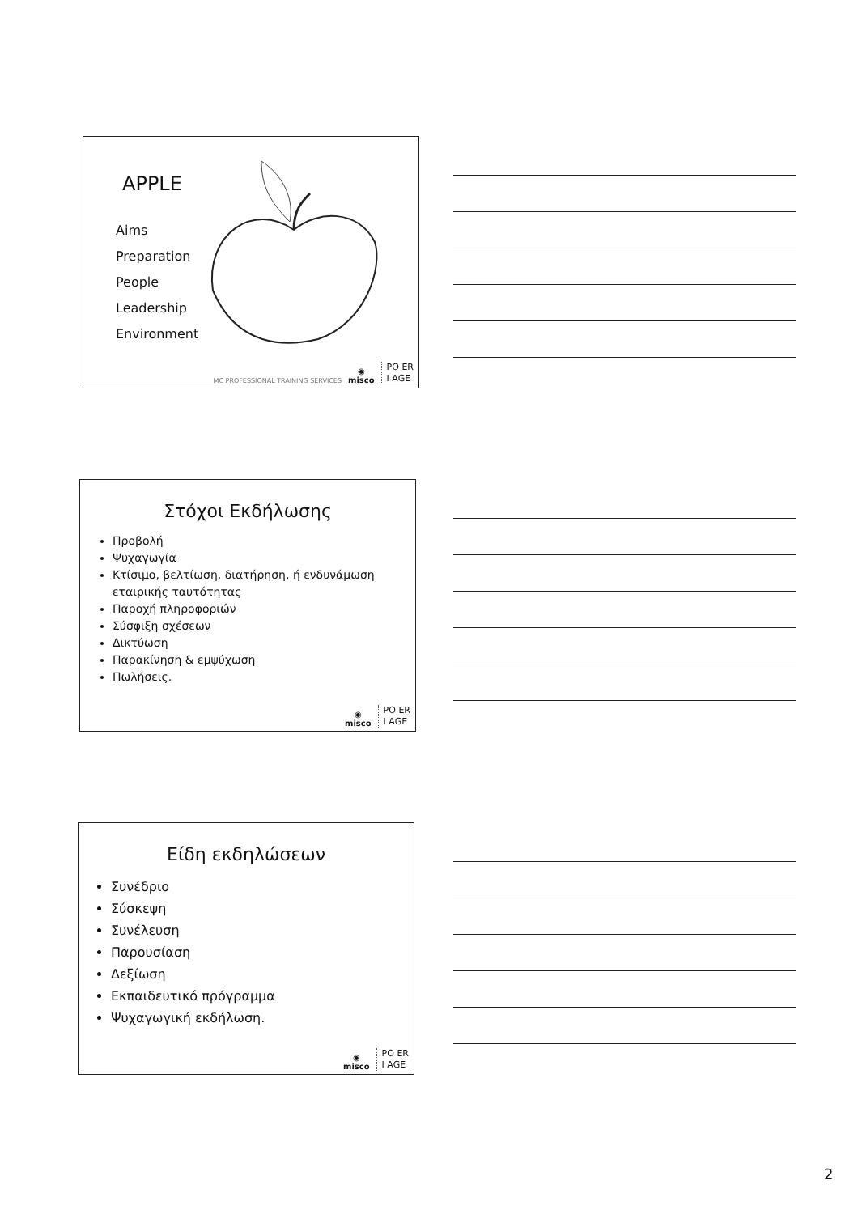APPLE
Aims
Preparation
People
Leadership
Environment
MC PROFESSIONAL TRAINING SERVICES ◉
misco PO ER
I AGE
Στόχοι Εκδήλωσης
Προβολή
Ψυχαγωγία
Κτίσιμο, βελτίωση, διατήρηση, ή ενδυνάμωση εταιρικής ταυτότητας
Παροχή πληροφοριών
Σύσφιξη σχέσεων
Δικτύωση
Παρακίνηση & εμψύχωση
Πωλήσεις.
◉
misco PO ER
I AGE
Είδη εκδηλώσεων
Συνέδριο
Σύσκεψη
Συνέλευση
Παρουσίαση
Δεξίωση
Εκπαιδευτικό πρόγραμμα
Ψυχαγωγική εκδήλωση.
◉
misco PO ER
I AGE
2